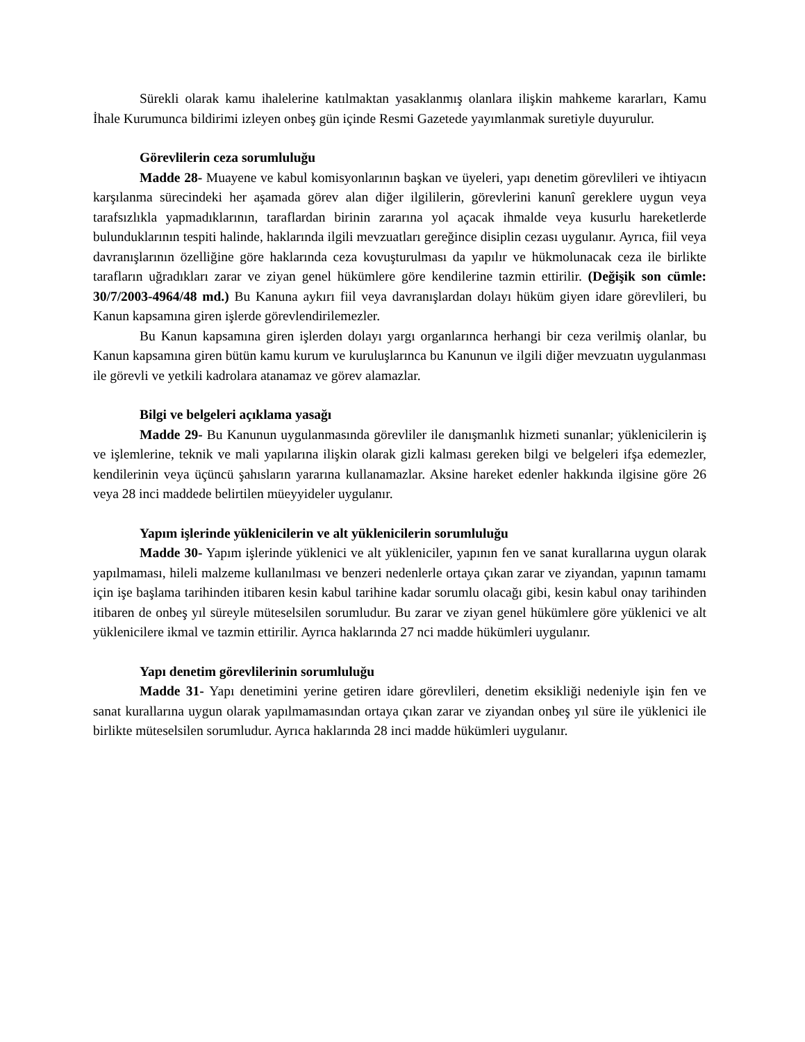Sürekli olarak kamu ihalelerine katılmaktan yasaklanmış olanlara ilişkin mahkeme kararları, Kamu İhale Kurumunca bildirimi izleyen onbeş gün içinde Resmi Gazetede yayımlanmak suretiyle duyurulur.
Görevlilerin ceza sorumluluğu
Madde 28- Muayene ve kabul komisyonlarının başkan ve üyeleri, yapı denetim görevlileri ve ihtiyacın karşılanma sürecindeki her aşamada görev alan diğer ilgililerin, görevlerini kanunî gereklere uygun veya tarafsızlıkla yapmadıklarının, taraflardan birinin zararına yol açacak ihmalde veya kusurlu hareketlerde bulunduklarının tespiti halinde, haklarında ilgili mevzuatları gereğince disiplin cezası uygulanır. Ayrıca, fiil veya davranışlarının özelliğine göre haklarında ceza kovuşturulması da yapılır ve hükmolunacak ceza ile birlikte tarafların uğradıkları zarar ve ziyan genel hükümlere göre kendilerine tazmin ettirilir. (Değişik son cümle: 30/7/2003-4964/48 md.) Bu Kanuna aykırı fiil veya davranışlardan dolayı hüküm giyen idare görevlileri, bu Kanun kapsamına giren işlerde görevlendirilemezler.
Bu Kanun kapsamına giren işlerden dolayı yargı organlarınca herhangi bir ceza verilmiş olanlar, bu Kanun kapsamına giren bütün kamu kurum ve kuruluşlarınca bu Kanunun ve ilgili diğer mevzuatın uygulanması ile görevli ve yetkili kadrolara atanamaz ve görev alamazlar.
Bilgi ve belgeleri açıklama yasağı
Madde 29- Bu Kanunun uygulanmasında görevliler ile danışmanlık hizmeti sunanlar; yüklenicilerin iş ve işlemlerine, teknik ve mali yapılarına ilişkin olarak gizli kalması gereken bilgi ve belgeleri ifşa edemezler, kendilerinin veya üçüncü şahısların yararına kullanamazlar. Aksine hareket edenler hakkında ilgisine göre 26 veya 28 inci maddede belirtilen müeyyideler uygulanır.
Yapım işlerinde yüklenicilerin ve alt yüklenicilerin sorumluluğu
Madde 30- Yapım işlerinde yüklenici ve alt yükleniciler, yapının fen ve sanat kurallarına uygun olarak yapılmaması, hileli malzeme kullanılması ve benzeri nedenlerle ortaya çıkan zarar ve ziyandan, yapının tamamı için işe başlama tarihinden itibaren kesin kabul tarihine kadar sorumlu olacağı gibi, kesin kabul onay tarihinden itibaren de onbeş yıl süreyle müteselsilen sorumludur. Bu zarar ve ziyan genel hükümlere göre yüklenici ve alt yüklenicilere ikmal ve tazmin ettirilir. Ayrıca haklarında 27 nci madde hükümleri uygulanır.
Yapı denetim görevlilerinin sorumluluğu
Madde 31- Yapı denetimini yerine getiren idare görevlileri, denetim eksikliği nedeniyle işin fen ve sanat kurallarına uygun olarak yapılmamasından ortaya çıkan zarar ve ziyandan onbeş yıl süre ile yüklenici ile birlikte müteselsilen sorumludur. Ayrıca haklarında 28 inci madde hükümleri uygulanır.